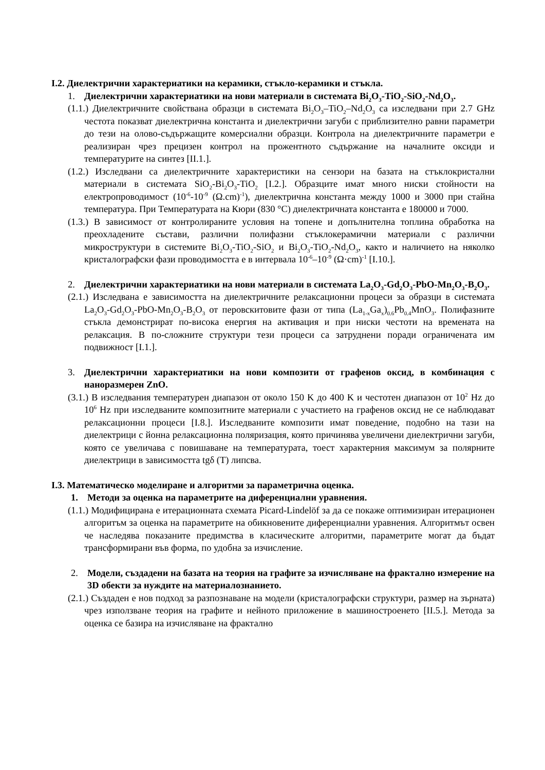I.2. Диелектрични характериатики на керамики, стъкло-керамики и стъкла.
1. Диелектрични характериатики на нови материали в системата Bi<sub>2</sub>O<sub>3</sub>-TiO<sub>2</sub>-SiO<sub>2</sub>-Nd<sub>2</sub>O<sub>3</sub>.
(1.1.) Диелектричните свойстванa образци в системата Bi<sub>2</sub>O<sub>3</sub>–TiO<sub>2</sub>–Nd<sub>2</sub>O<sub>3</sub> са изследвани при 2.7 GHz честота показват диелектрична константа и диелектрични загуби с приблизително равни параметри до тези на олово-съдържащите комерсиални образци. Контрола на диелектричните параметри е реализиран чрез прецизен контрол на прожентното съдържание на началните оксиди и температурите на синтез [II.1.].
(1.2.) Изследвани са диелектричните характеристики на сензори на базата на стъклокристални материали в системата SiO<sub>2</sub>-Bi<sub>2</sub>O<sub>3</sub>-TiO<sub>2</sub> [I.2.]. Образците имат много ниски стойности на електропроводимост (10<sup>-6</sup>-10<sup>-9</sup> (Ω.cm)<sup>-1</sup>), диелектрична константа между 1000 и 3000 при стайна температура. При Температурата на Кюри (830 °C) диелектричната константа е 180000 и 7000.
(1.3.) В зависимост от контролираните условия на топене и допълнителна топлина обработка на преохладените състави, различни полифазни стъклокерамични материали с различни микроструктури в системите Bi<sub>2</sub>O<sub>3</sub>-TiO<sub>2</sub>-SiO<sub>2</sub> и Bi<sub>2</sub>O<sub>3</sub>-TiO<sub>2</sub>-Nd<sub>2</sub>O<sub>3</sub>, както и наличието на няколко кристалографски фази проводимостта е в интервала 10<sup>-6</sup>–10<sup>-9</sup> (Ω·cm)<sup>-1</sup> [I.10.].
2. Диелектрични характериатики на нови материали в системата La<sub>2</sub>O<sub>3</sub>-Gd<sub>2</sub>O<sub>3</sub>-PbO-Mn<sub>2</sub>O<sub>3</sub>-B<sub>2</sub>O<sub>3</sub>.
(2.1.) Изследвана е зависимостта на диелектричните релаксационни процеси за образци в системата La<sub>2</sub>O<sub>3</sub>-Gd<sub>2</sub>O<sub>3</sub>-PbO-Mn<sub>2</sub>O<sub>3</sub>-B<sub>2</sub>O<sub>3</sub> от перовскитовите фази от типа (La<sub>1-x</sub>Ga<sub>x</sub>)<sub>0.6</sub>Pb<sub>0.4</sub>MnO<sub>3</sub>. Полифазните стъкла демонстрират по-висока енергия на активация и при ниски честоти на времената на релаксация. В по-сложните структури тези процеси са затруднени поради ограничената им подвижност [I.1.].
3. Диелектрични характериатики на нови композити от графенов оксид, в комбинация с наноразмерен ZnO.
(3.1.) В изследвания температурен диапазон от около 150 K до 400 K и честотен диапазон от 10<sup>2</sup> Hz до 10<sup>6</sup> Hz при изследваните композитните материали с участието на графенов оксид не се наблюдават релаксационни процеси [I.8.]. Изследваните композити имат поведение, подобно на тази на диелектрици с йонна релаксационна поляризация, която причинява увеличени диелектрични загуби, която се увеличава с повишаване на температурата, тоест характерния максимум за полярните диелектрици в зависимостта tgδ (T) липсва.
I.3. Математическо моделиране и алгоритми за параметрична оценка.
1. Методи за оценка на параметрите на диференциални уравнения.
(1.1.) Модифицирана е итерационната схемата Picard-Lindelöf за да се покаже оптимизиран итерационен алгоритъм за оценка на параметрите на обикновените диференциални уравнения. Алгоритмът освен че наследява показаните предимства в класическите алгоритми, параметрите могат да бъдат трансформирани във форма, по удобна за изчисление.
2. Модели, създадени на базата на теория на графите за изчисляване на фрактално измерение на 3D обекти за нуждите на материалознанието.
(2.1.) Създаден е нов подход за разпознаване на модели (кристалографски структури, размер на зърната) чрез използване теория на графите и нейното приложение в машиностроенето [II.5.]. Метода за оценка се базира на изчисляване на фрактално